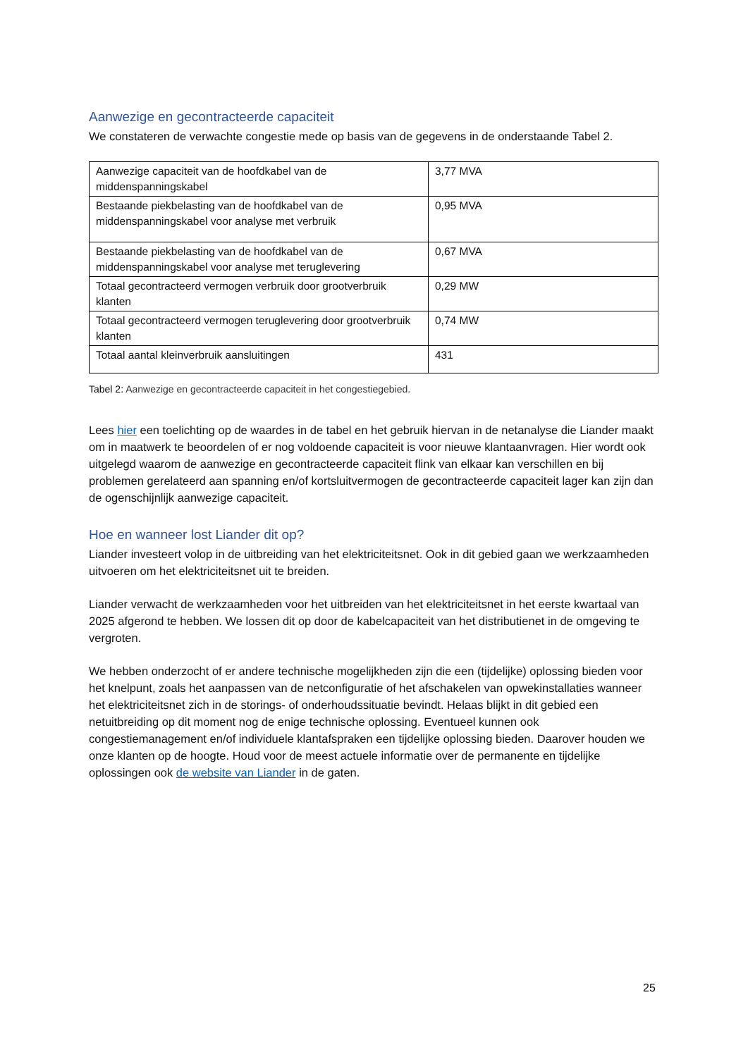Aanwezige en gecontracteerde capaciteit
We constateren de verwachte congestie mede op basis van de gegevens in de onderstaande Tabel 2.
| Aanwezige capaciteit van de hoofdkabel van de middenspanningskabel | 3,77 MVA |
| Bestaande piekbelasting van de hoofdkabel van de middenspanningskabel voor analyse met verbruik | 0,95 MVA |
| Bestaande piekbelasting van de hoofdkabel van de middenspanningskabel voor analyse met teruglevering | 0,67 MVA |
| Totaal gecontracteerd vermogen verbruik door grootverbruik klanten | 0,29 MW |
| Totaal gecontracteerd vermogen teruglevering door grootverbruik klanten | 0,74 MW |
| Totaal aantal kleinverbruik aansluitingen | 431 |
Tabel 2: Aanwezige en gecontracteerde capaciteit in het congestiegebied.
Lees hier een toelichting op de waardes in de tabel en het gebruik hiervan in de netanalyse die Liander maakt om in maatwerk te beoordelen of er nog voldoende capaciteit is voor nieuwe klantaanvragen. Hier wordt ook uitgelegd waarom de aanwezige en gecontracteerde capaciteit flink van elkaar kan verschillen en bij problemen gerelateerd aan spanning en/of kortsluitvermogen de gecontracteerde capaciteit lager kan zijn dan de ogenschijnlijk aanwezige capaciteit.
Hoe en wanneer lost Liander dit op?
Liander investeert volop in de uitbreiding van het elektriciteitsnet. Ook in dit gebied gaan we werkzaamheden uitvoeren om het elektriciteitsnet uit te breiden.
Liander verwacht de werkzaamheden voor het uitbreiden van het elektriciteitsnet in het eerste kwartaal van 2025 afgerond te hebben. We lossen dit op door de kabelcapaciteit van het distributienet in de omgeving te vergroten.
We hebben onderzocht of er andere technische mogelijkheden zijn die een (tijdelijke) oplossing bieden voor het knelpunt, zoals het aanpassen van de netconfiguratie of het afschakelen van opwekinstallaties wanneer het elektriciteitsnet zich in de storings- of onderhoudssituatie bevindt. Helaas blijkt in dit gebied een netuitbreiding op dit moment nog de enige technische oplossing. Eventueel kunnen ook congestiemanagement en/of individuele klantafspraken een tijdelijke oplossing bieden. Daarover houden we onze klanten op de hoogte. Houd voor de meest actuele informatie over de permanente en tijdelijke oplossingen ook de website van Liander in de gaten.
25